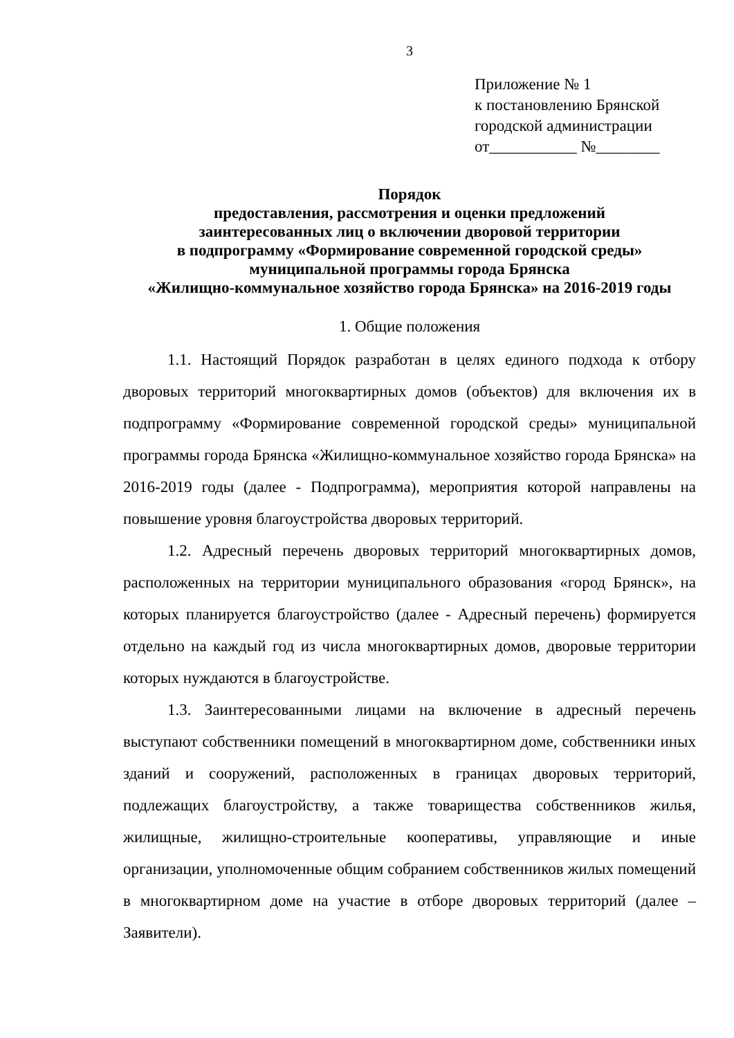3
Приложение № 1
к постановлению Брянской
городской администрации
от___________ №________
Порядок
предоставления, рассмотрения и оценки предложений
заинтересованных лиц о включении дворовой территории
в подпрограмму «Формирование современной городской среды»
муниципальной программы города Брянска
«Жилищно-коммунальное хозяйство города Брянска» на 2016-2019 годы
1. Общие положения
1.1. Настоящий Порядок разработан в целях единого подхода к отбору дворовых территорий многоквартирных домов (объектов) для включения их в подпрограмму «Формирование современной городской среды» муниципальной программы города Брянска «Жилищно-коммунальное хозяйство города Брянска» на 2016-2019 годы (далее - Подпрограмма), мероприятия которой направлены на повышение уровня благоустройства дворовых территорий.
1.2. Адресный перечень дворовых территорий многоквартирных домов, расположенных на территории муниципального образования «город Брянск», на которых планируется благоустройство (далее - Адресный перечень) формируется отдельно на каждый год из числа многоквартирных домов, дворовые территории которых нуждаются в благоустройстве.
1.3. Заинтересованными лицами на включение в адресный перечень выступают собственники помещений в многоквартирном доме, собственники иных зданий и сооружений, расположенных в границах дворовых территорий, подлежащих благоустройству, а также товарищества собственников жилья, жилищные, жилищно-строительные кооперативы, управляющие и иные организации, уполномоченные общим собранием собственников жилых помещений в многоквартирном доме на участие в отборе дворовых территорий (далее – Заявители).